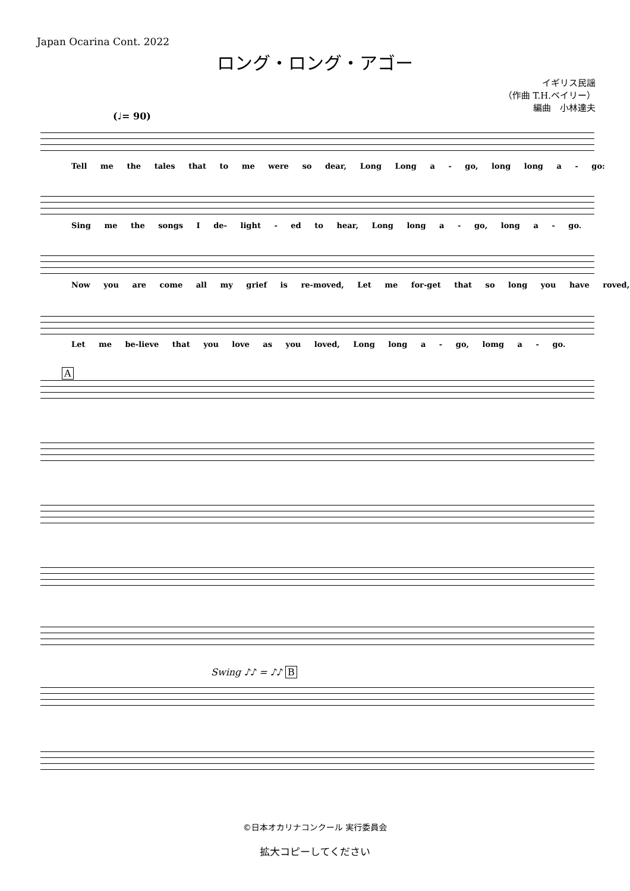Japan Ocarina Cont. 2022
ロング・ロング・アゴー
イギリス民謡
（作曲 T.H.ベイリー）
編曲　小林達夫
(♩= 90)
Tell me the tales that to me were so dear, Long Long a - go, long long a - go:
Sing me the songs I de- light - ed to hear, Long long a - go, long a - go.
Now you are come all my grief is re-moved, Let me for-get that so long you have roved,
Let me be-lieve that you love as you loved, Long long a - go, lomg a - go.
A
Swing ♪♪ = ♪♪ B
©日本オカリナコンクール 実行委員会
拡大コピーしてください